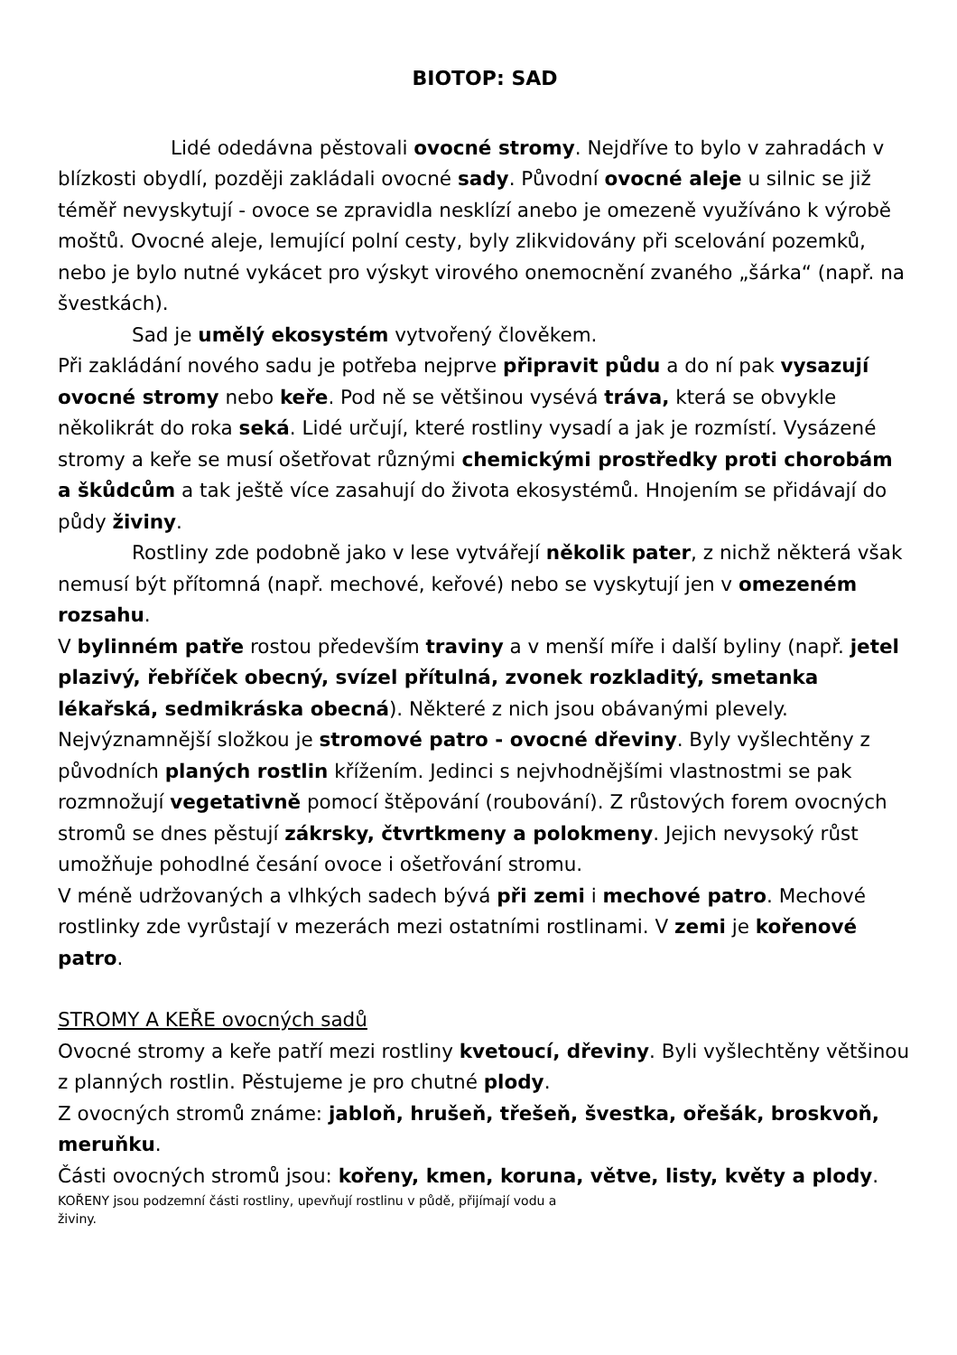BIOTOP: SAD
Lidé odedávna pěstovali ovocné stromy. Nejdříve to bylo v zahradách v blízkosti obydlí, později zakládali ovocné sady. Původní ovocné aleje u silnic se již téměř nevyskytují - ovoce se zpravidla nesklízí anebo je omezeně využíváno k výrobě moštů. Ovocné aleje, lemující polní cesty, byly zlikvidovány při scelování pozemků, nebo je bylo nutné vykácet pro výskyt virového onemocnění zvaného „šárka“ (např. na švestkách).
Sad je umělý ekosystém vytvořený člověkem.
Při zakládání nového sadu je potřeba nejprve připravit půdu a do ní pak vysazují ovocné stromy nebo keře. Pod ně se většinou vysévá tráva, která se obvykle několikrát do roka seká. Lidé určují, které rostliny vysadí a jak je rozmístí. Vysázené stromy a keře se musí ošetřovat různými chemickými prostředky proti chorobám a škůdcům a tak ještě více zasahují do života ekosystémů. Hnojením se přidávají do půdy živiny.
Rostliny zde podobně jako v lese vytvářejí několik pater, z nichž některá však nemusí být přítomná (např. mechové, keřové) nebo se vyskytují jen v omezeném rozsahu.
V bylinném patře rostou především traviny a v menší míře i další byliny (např. jetel plazivý, řebříček obecný, svízel přítulná, zvonek rozkladitý, smetanka lékařská, sedmikráska obecná). Některé z nich jsou obávanými plevely.
Nejvýznamnější složkou je stromové patro - ovocné dřeviny. Byly vyšlechtěny z původních planých rostlin křížením. Jedinci s nejvhodnějšími vlastnostmi se pak rozmnožují vegetativně pomocí štěpování (roubování). Z růstových forem ovocných stromů se dnes pěstují zákrsky, čtvrtkmeny a polokmeny. Jejich nevysoký růst umožňuje pohodlné česání ovoce i ošetřování stromu.
V méně udržovaných a vlhkých sadech bývá při zemi i mechové patro. Mechové rostlinky zde vyrůstají v mezerách mezi ostatními rostlinami. V zemi je kořenové patro.
STROMY A KEŘE ovocných sadů
Ovocné stromy a keře patří mezi rostliny kvetoucí, dřeviny. Byli vyšlechtěny většinou z planných rostlin. Pěstujeme je pro chutné plody.
Z ovocných stromů známe: jabloň, hrušeň, třešeň, švestka, ořešák, broskvoň, meruňku.
Části ovocných stromů jsou: kořeny, kmen, koruna, větve, listy, květy a plody.
KOŘENY jsou podzemní části rostliny, upevňují rostlinu v půdě, přijímají vodu a
živiny.